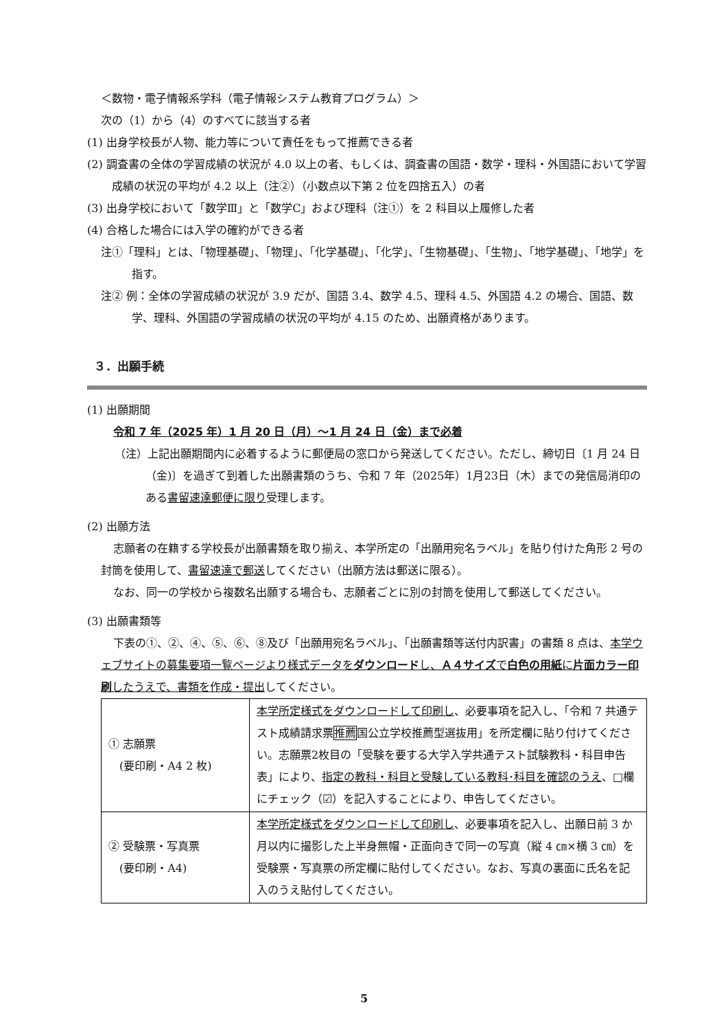＜数物・電子情報系学科（電子情報システム教育プログラム）＞
次の（1）から（4）のすべてに該当する者
(1) 出身学校長が人物、能力等について責任をもって推薦できる者
(2) 調査書の全体の学習成績の状況が 4.0 以上の者、もしくは、調査書の国語・数学・理科・外国語において学習成績の状況の平均が 4.2 以上（注②）（小数点以下第 2 位を四捨五入）の者
(3) 出身学校において「数学Ⅲ」と「数学C」および理科（注①）を 2 科目以上履修した者
(4) 合格した場合には入学の確約ができる者
注①「理科」とは、「物理基礎」、「物理」、「化学基礎」、「化学」、「生物基礎」、「生物」、「地学基礎」、「地学」を指す。
注② 例：全体の学習成績の状況が 3.9 だが、国語 3.4、数学 4.5、理科 4.5、外国語 4.2 の場合、国語、数学、理科、外国語の学習成績の状況の平均が 4.15 のため、出願資格があります。
３．出願手続
(1) 出願期間
令和 7 年（2025 年）1 月 20 日（月）～1 月 24 日（金）まで必着
（注）上記出願期間内に必着するように郵便局の窓口から発送してください。ただし、締切日〔1 月 24 日（金)〕を過ぎて到着した出願書類のうち、令和 7 年（2025年）1月23日（木）までの発信局消印のある書留速達郵便に限り受理します。
(2) 出願方法
志願者の在籍する学校長が出願書類を取り揃え、本学所定の「出願用宛名ラベル」を貼り付けた角形 2 号の封筒を使用して、書留速達で郵送してください（出願方法は郵送に限る）。
なお、同一の学校から複数名出願する場合も、志願者ごとに別の封筒を使用して郵送してください。
(3) 出願書類等
下表の①、②、④、⑤、⑥、⑧及び「出願用宛名ラベル」、「出願書類等送付内訳書」の書類 8 点は、本学ウェブサイトの募集要項一覧ページより様式データをダウンロードし、Ａ４サイズで白色の用紙に片面カラー印刷したうえで、書類を作成・提出してください。
| ① 志願票 (要印刷・A4 2 枚) | 本学所定様式をダウンロードして印刷し 、必要事項を記入し、「令和 7 共通テスト成績請求票 推薦 国公立学校推薦型選抜用」を所定欄に貼り付けてください。志願票2枚目の「受験を要する大学入学共通テスト試験教科・科目申告表」により、 指定の教科・科目と受験している教科･科目を確認のうえ 、□欄にチェック（☑）を記入することにより、申告してください。 |
| ② 受験票・写真票 (要印刷・A4) | 本学所定様式をダウンロードして印刷し 、必要事項を記入し、出願日前 3 か月以内に撮影した上半身無帽・正面向きで同一の写真（縦 4 ㎝×横 3 ㎝）を受験票・写真票の所定欄に貼付してください。なお、写真の裏面に氏名を記入のうえ貼付してください。 |
5